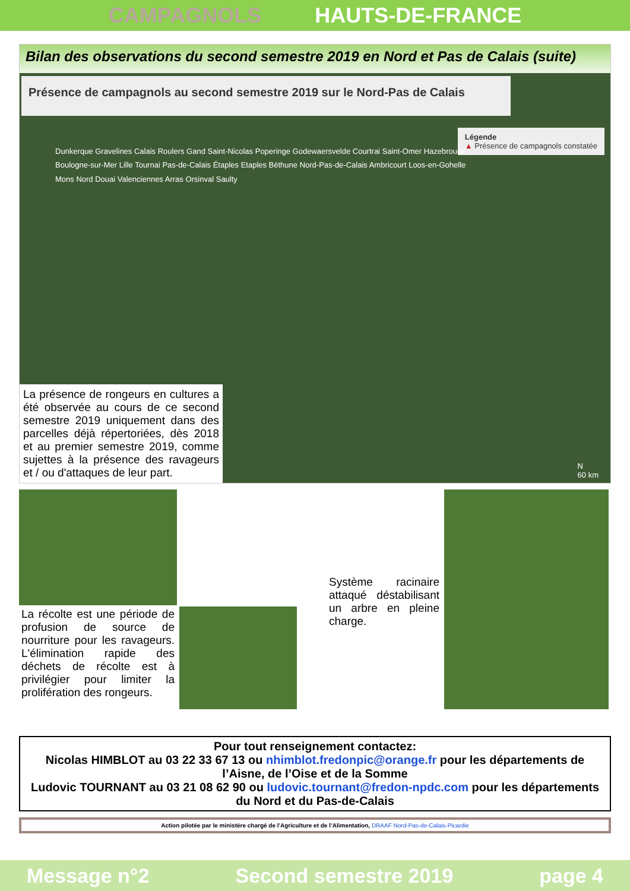CAMPAGNOLS HAUTS-DE-FRANCE
Bilan des observations du second semestre 2019 en Nord et Pas de Calais (suite)
Présence de campagnols au second semestre 2019 sur le Nord-Pas de Calais
Légende
▲ Présence de campagnols constatée
Dunkerque Gravelines Calais Roulers Gand Saint-Nicolas Poperinge Godewaersvelde Courtrai Saint-Omer Hazebrouck Boulogne-sur-Mer Lille Tournai Pas-de-Calais Étaples Etaples Béthune Nord-Pas-de-Calais Ambricourt Loos-en-Gohelle Mons Nord Douai Valenciennes Arras Orsinval Saulty
La présence de rongeurs en cultures a été observée au cours de ce second semestre 2019 uniquement dans des parcelles déjà répertoriées, dès 2018 et au premier semestre 2019, comme sujettes à la présence des ravageurs et / ou d'attaques de leur part.
N
60 km
La récolte est une période de profusion de source de nourriture pour les ravageurs. L'élimination rapide des déchets de récolte est à privilégier pour limiter la prolifération des rongeurs.
Système racinaire attaqué déstabilisant un arbre en pleine charge.
Pour tout renseignement contactez:
Nicolas HIMBLOT au 03 22 33 67 13 ou nhimblot.fredonpic@orange.fr pour les départements de l’Aisne, de l’Oise et de la Somme
Ludovic TOURNANT au 03 21 08 62 90 ou ludovic.tournant@fredon-npdc.com pour les départements du Nord et du Pas-de-Calais
Action pilotée par le ministère chargé de l'Agriculture et de l’Alimentation, DRAAF Nord-Pas-de-Calais-Picardie
Message n°2 Second semestre 2019 page 4